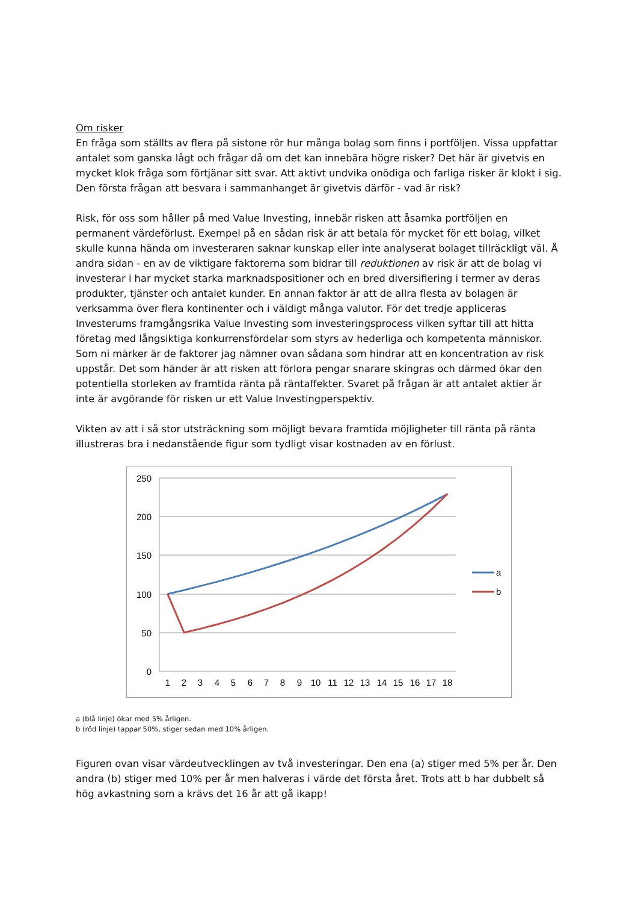Om risker
En fråga som ställts av flera på sistone rör hur många bolag som finns i portföljen. Vissa uppfattar antalet som ganska lågt och frågar då om det kan innebära högre risker? Det här är givetvis en mycket klok fråga som förtjänar sitt svar. Att aktivt undvika onödiga och farliga risker är klokt i sig. Den första frågan att besvara i sammanhanget är givetvis därför - vad är risk?
Risk, för oss som håller på med Value Investing, innebär risken att åsamka portföljen en permanent värdeförlust. Exempel på en sådan risk är att betala för mycket för ett bolag, vilket skulle kunna hända om investeraren saknar kunskap eller inte analyserat bolaget tillräckligt väl. Å andra sidan - en av de viktigare faktorerna som bidrar till reduktionen av risk är att de bolag vi investerar i har mycket starka marknadspositioner och en bred diversifiering i termer av deras produkter, tjänster och antalet kunder. En annan faktor är att de allra flesta av bolagen är verksamma över flera kontinenter och i väldigt många valutor. För det tredje appliceras Investerums framgångsrika Value Investing som investeringsprocess vilken syftar till att hitta företag med långsiktiga konkurrensfördelar som styrs av hederliga och kompetenta människor. Som ni märker är de faktorer jag nämner ovan sådana som hindrar att en koncentration av risk uppstår. Det som händer är att risken att förlora pengar snarare skingras och därmed ökar den potentiella storleken av framtida ränta på räntaffekter. Svaret på frågan är att antalet aktier är inte är avgörande för risken ur ett Value Investingperspektiv.
Vikten av att i så stor utsträckning som möjligt bevara framtida möjligheter till ränta på ränta illustreras bra i nedanstående figur som tydligt visar kostnaden av en förlust.
250
200
150
100
50
0
1
2
3
4
5
6
7
8
9
10
11
12
13
14
15
16
17
18
a
b
a (blå linje) ökar med 5% årligen.
b (röd linje) tappar 50%, stiger sedan med 10% årligen.
Figuren ovan visar värdeutvecklingen av två investeringar. Den ena (a) stiger med 5% per år. Den andra (b) stiger med 10% per år men halveras i värde det första året. Trots att b har dubbelt så hög avkastning som a krävs det 16 år att gå ikapp!